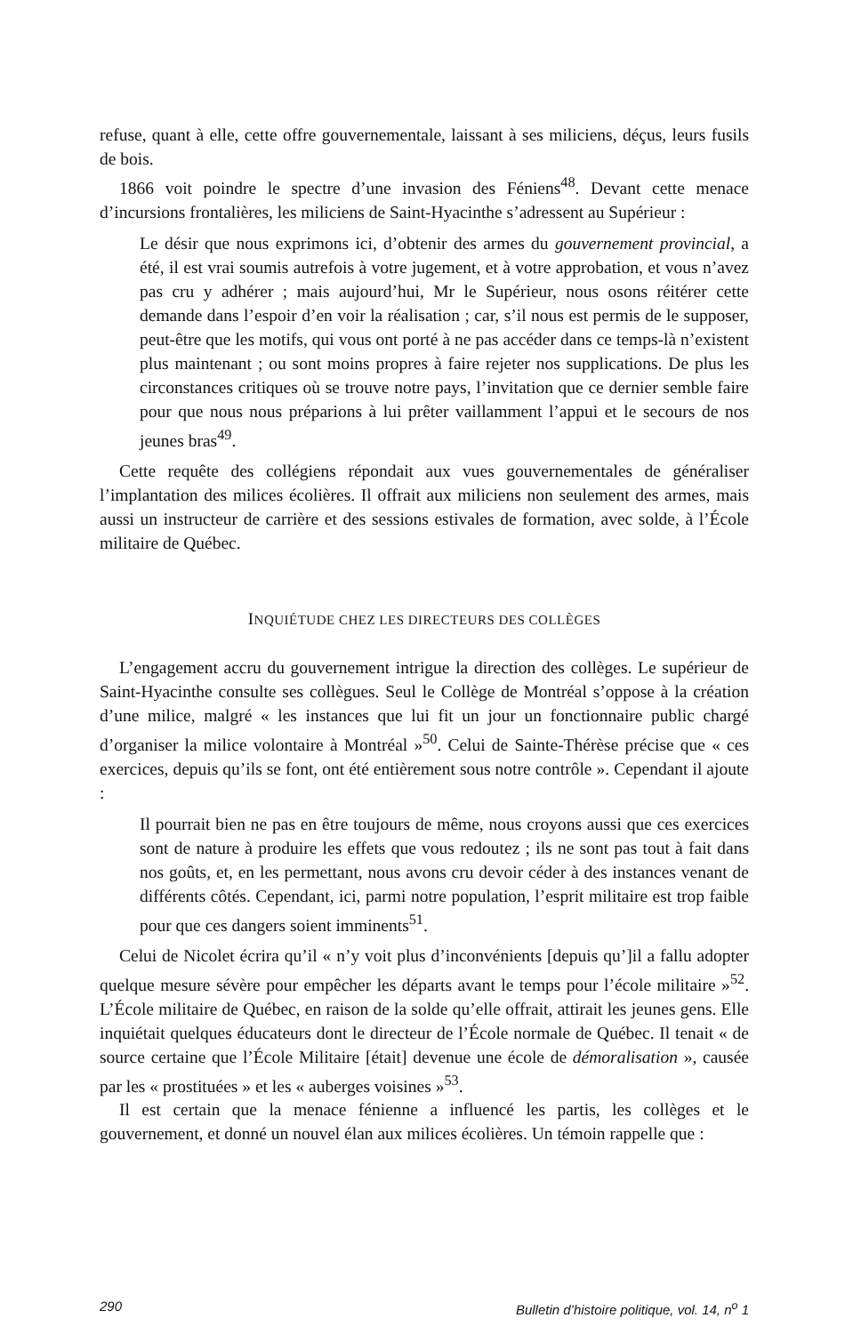refuse, quant à elle, cette offre gouvernementale, laissant à ses miliciens, déçus, leurs fusils de bois.
1866 voit poindre le spectre d’une invasion des Féniens<sup>48</sup>. Devant cette menace d’incursions frontalières, les miliciens de Saint-Hyacinthe s’adressent au Supérieur :
Le désir que nous exprimons ici, d’obtenir des armes du gouvernement provincial, a été, il est vrai soumis autrefois à votre jugement, et à votre approbation, et vous n’avez pas cru y adhérer ; mais aujourd’hui, Mr le Supérieur, nous osons réitérer cette demande dans l’espoir d’en voir la réalisation ; car, s’il nous est permis de le supposer, peut-être que les motifs, qui vous ont porté à ne pas accéder dans ce temps-là n’existent plus maintenant ; ou sont moins propres à faire rejeter nos supplications. De plus les circonstances critiques où se trouve notre pays, l’invitation que ce dernier semble faire pour que nous nous préparions à lui prêter vaillamment l’appui et le secours de nos jeunes bras<sup>49</sup>.
Cette requête des collégiens répondait aux vues gouvernementales de généraliser l’implantation des milices écolières. Il offrait aux miliciens non seulement des armes, mais aussi un instructeur de carrière et des sessions estivales de formation, avec solde, à l’École militaire de Québec.
INQUIÉTUDE CHEZ LES DIRECTEURS DES COLLÈGES
L’engagement accru du gouvernement intrigue la direction des collèges. Le supérieur de Saint-Hyacinthe consulte ses collègues. Seul le Collège de Montréal s’oppose à la création d’une milice, malgré « les instances que lui fit un jour un fonctionnaire public chargé d’organiser la milice volontaire à Montréal »<sup>50</sup>. Celui de Sainte-Thérèse précise que « ces exercices, depuis qu’ils se font, ont été entièrement sous notre contrôle ». Cependant il ajoute :
Il pourrait bien ne pas en être toujours de même, nous croyons aussi que ces exercices sont de nature à produire les effets que vous redoutez ; ils ne sont pas tout à fait dans nos goûts, et, en les permettant, nous avons cru devoir céder à des instances venant de différents côtés. Cependant, ici, parmi notre population, l’esprit militaire est trop faible pour que ces dangers soient imminents<sup>51</sup>.
Celui de Nicolet écrira qu’il « n’y voit plus d’inconvénients [depuis qu’]il a fallu adopter quelque mesure sévère pour empêcher les départs avant le temps pour l’école militaire »<sup>52</sup>. L’École militaire de Québec, en raison de la solde qu’elle offrait, attirait les jeunes gens. Elle inquiétait quelques éducateurs dont le directeur de l’École normale de Québec. Il tenait « de source certaine que l’École Militaire [était] devenue une école de démoralisation », causée par les « prostituées » et les « auberges voisines »<sup>53</sup>.
Il est certain que la menace fénienne a influencé les partis, les collèges et le gouvernement, et donné un nouvel élan aux milices écolières. Un témoin rappelle que :
290 Bulletin d’histoire politique, vol. 14, n<sup>o</sup> 1